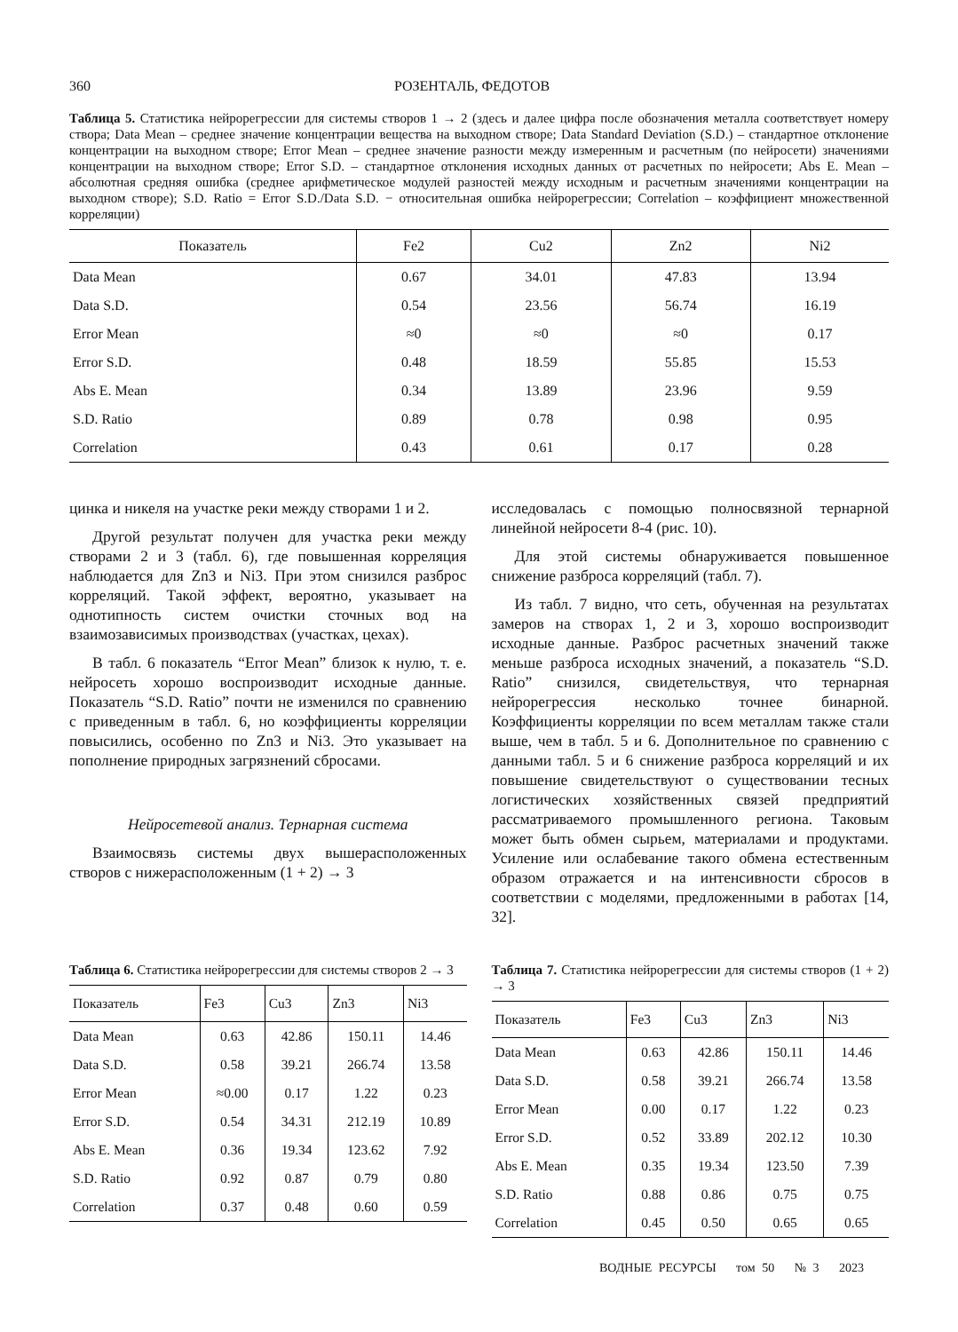360 РОЗЕНТАЛЬ, ФЕДОТОВ
Таблица 5. Статистика нейрорегрессии для системы створов 1 → 2 (здесь и далее цифра после обозначения металла соответствует номеру створа; Data Mean – среднее значение концентрации вещества на выходном створе; Data Standard Deviation (S.D.) – стандартное отклонение концентрации на выходном створе; Error Mean – среднее значение разности между измеренным и расчетным (по нейросети) значениями концентрации на выходном створе; Error S.D. – стандартное отклонения исходных данных от расчетных по нейросети; Abs E. Mean – абсолютная средняя ошибка (среднее арифметическое модулей разностей между исходным и расчетным значениями концентрации на выходном створе); S.D. Ratio = Error S.D./Data S.D. − относительная ошибка нейрорегрессии; Correlation – коэффициент множественной корреляции)
| Показатель | Fe2 | Cu2 | Zn2 | Ni2 |
| --- | --- | --- | --- | --- |
| Data Mean | 0.67 | 34.01 | 47.83 | 13.94 |
| Data S.D. | 0.54 | 23.56 | 56.74 | 16.19 |
| Error Mean | ≈0 | ≈0 | ≈0 | 0.17 |
| Error S.D. | 0.48 | 18.59 | 55.85 | 15.53 |
| Abs E. Mean | 0.34 | 13.89 | 23.96 | 9.59 |
| S.D. Ratio | 0.89 | 0.78 | 0.98 | 0.95 |
| Correlation | 0.43 | 0.61 | 0.17 | 0.28 |
цинка и никеля на участке реки между створами 1 и 2.
Другой результат получен для участка реки между створами 2 и 3 (табл. 6), где повышенная корреляция наблюдается для Zn3 и Ni3. При этом снизился разброс корреляций. Такой эффект, вероятно, указывает на однотипность систем очистки сточных вод на взаимозависимых производствах (участках, цехах).
В табл. 6 показатель “Error Mean” близок к нулю, т. е. нейросеть хорошо воспроизводит исходные данные. Показатель “S.D. Ratio” почти не изменился по сравнению с приведенным в табл. 6, но коэффициенты корреляции повысились, особенно по Zn3 и Ni3. Это указывает на пополнение природных загрязнений сбросами.
Нейросетевой анализ. Тернарная система
Взаимосвязь системы двух вышерасположенных створов с нижерасположенным (1 + 2) → 3
исследовалась с помощью полносвязной тернарной линейной нейросети 8-4 (рис. 10).
Для этой системы обнаруживается повышенное снижение разброса корреляций (табл. 7).
Из табл. 7 видно, что сеть, обученная на результатах замеров на створах 1, 2 и 3, хорошо воспроизводит исходные данные. Разброс расчетных значений также меньше разброса исходных значений, а показатель “S.D. Ratio” снизился, свидетельствуя, что тернарная нейрорегрессия несколько точнее бинарной. Коэффициенты корреляции по всем металлам также стали выше, чем в табл. 5 и 6. Дополнительное по сравнению с данными табл. 5 и 6 снижение разброса корреляций и их повышение свидетельствуют о существовании тесных логистических хозяйственных связей предприятий рассматриваемого промышленного региона. Таковым может быть обмен сырьем, материалами и продуктами. Усиление или ослабевание такого обмена естественным образом отражается и на интенсивности сбросов в соответствии с моделями, предложенными в работах [14, 32].
Таблица 6. Статистика нейрорегрессии для системы створов 2 → 3
| Показатель | Fe3 | Cu3 | Zn3 | Ni3 |
| --- | --- | --- | --- | --- |
| Data Mean | 0.63 | 42.86 | 150.11 | 14.46 |
| Data S.D. | 0.58 | 39.21 | 266.74 | 13.58 |
| Error Mean | ≈0.00 | 0.17 | 1.22 | 0.23 |
| Error S.D. | 0.54 | 34.31 | 212.19 | 10.89 |
| Abs E. Mean | 0.36 | 19.34 | 123.62 | 7.92 |
| S.D. Ratio | 0.92 | 0.87 | 0.79 | 0.80 |
| Correlation | 0.37 | 0.48 | 0.60 | 0.59 |
Таблица 7. Статистика нейрорегрессии для системы створов (1 + 2) → 3
| Показатель | Fe3 | Cu3 | Zn3 | Ni3 |
| --- | --- | --- | --- | --- |
| Data Mean | 0.63 | 42.86 | 150.11 | 14.46 |
| Data S.D. | 0.58 | 39.21 | 266.74 | 13.58 |
| Error Mean | 0.00 | 0.17 | 1.22 | 0.23 |
| Error S.D. | 0.52 | 33.89 | 202.12 | 10.30 |
| Abs E. Mean | 0.35 | 19.34 | 123.50 | 7.39 |
| S.D. Ratio | 0.88 | 0.86 | 0.75 | 0.75 |
| Correlation | 0.45 | 0.50 | 0.65 | 0.65 |
ВОДНЫЕ РЕСУРСЫ том 50 № 3 2023